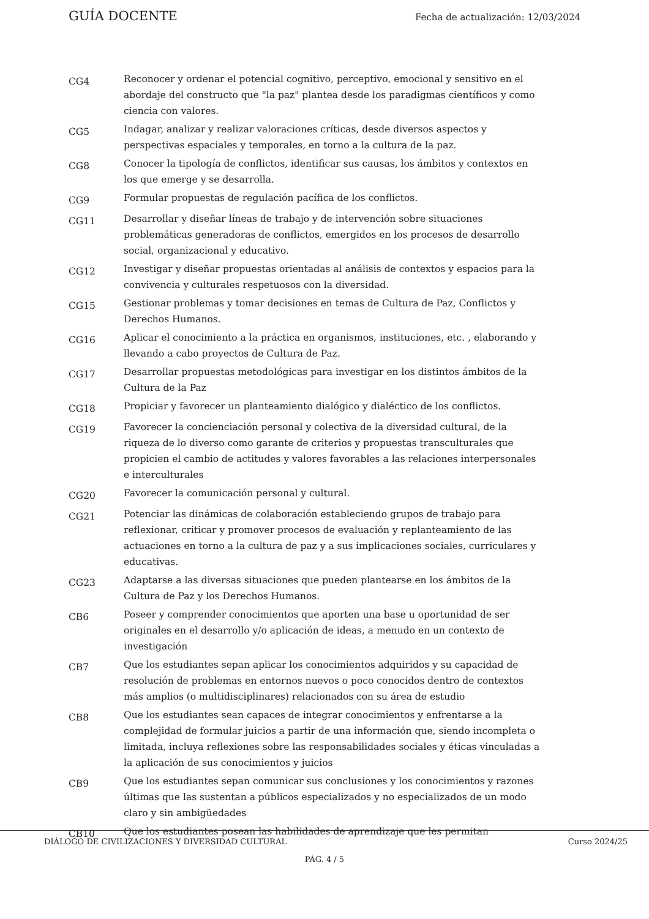GUÍA DOCENTE Fecha de actualización: 12/03/2024
| CG4 | Reconocer y ordenar el potencial cognitivo, perceptivo, emocional y sensitivo en el abordaje del constructo que "la paz" plantea desde los paradigmas científicos y como ciencia con valores. |
| CG5 | Indagar, analizar y realizar valoraciones críticas, desde diversos aspectos y perspectivas espaciales y temporales, en torno a la cultura de la paz. |
| CG8 | Conocer la tipología de conflictos, identificar sus causas, los ámbitos y contextos en los que emerge y se desarrolla. |
| CG9 | Formular propuestas de regulación pacífica de los conflictos. |
| CG11 | Desarrollar y diseñar líneas de trabajo y de intervención sobre situaciones problemáticas generadoras de conflictos, emergidos en los procesos de desarrollo social, organizacional y educativo. |
| CG12 | Investigar y diseñar propuestas orientadas al análisis de contextos y espacios para la convivencia y culturales respetuosos con la diversidad. |
| CG15 | Gestionar problemas y tomar decisiones en temas de Cultura de Paz, Conflictos y Derechos Humanos. |
| CG16 | Aplicar el conocimiento a la práctica en organismos, instituciones, etc. , elaborando y llevando a cabo proyectos de Cultura de Paz. |
| CG17 | Desarrollar propuestas metodológicas para investigar en los distintos ámbitos de la Cultura de la Paz |
| CG18 | Propiciar y favorecer un planteamiento dialógico y dialéctico de los conflictos. |
| CG19 | Favorecer la concienciación personal y colectiva de la diversidad cultural, de la riqueza de lo diverso como garante de criterios y propuestas transculturales que propicien el cambio de actitudes y valores favorables a las relaciones interpersonales e interculturales |
| CG20 | Favorecer la comunicación personal y cultural. |
| CG21 | Potenciar las dinámicas de colaboración estableciendo grupos de trabajo para reflexionar, criticar y promover procesos de evaluación y replanteamiento de las actuaciones en torno a la cultura de paz y a sus implicaciones sociales, curriculares y educativas. |
| CG23 | Adaptarse a las diversas situaciones que pueden plantearse en los ámbitos de la Cultura de Paz y los Derechos Humanos. |
| CB6 | Poseer y comprender conocimientos que aporten una base u oportunidad de ser originales en el desarrollo y/o aplicación de ideas, a menudo en un contexto de investigación |
| CB7 | Que los estudiantes sepan aplicar los conocimientos adquiridos y su capacidad de resolución de problemas en entornos nuevos o poco conocidos dentro de contextos más amplios (o multidisciplinares) relacionados con su área de estudio |
| CB8 | Que los estudiantes sean capaces de integrar conocimientos y enfrentarse a la complejidad de formular juicios a partir de una información que, siendo incompleta o limitada, incluya reflexiones sobre las responsabilidades sociales y éticas vinculadas a la aplicación de sus conocimientos y juicios |
| CB9 | Que los estudiantes sepan comunicar sus conclusiones y los conocimientos y razones últimas que las sustentan a públicos especializados y no especializados de un modo claro y sin ambigüedades |
| CB10 | Que los estudiantes posean las habilidades de aprendizaje que les permitan |
DIÁLOGO DE CIVILIZACIONES Y DIVERSIDAD CULTURAL Curso 2024/25
PÁG. 4 / 5